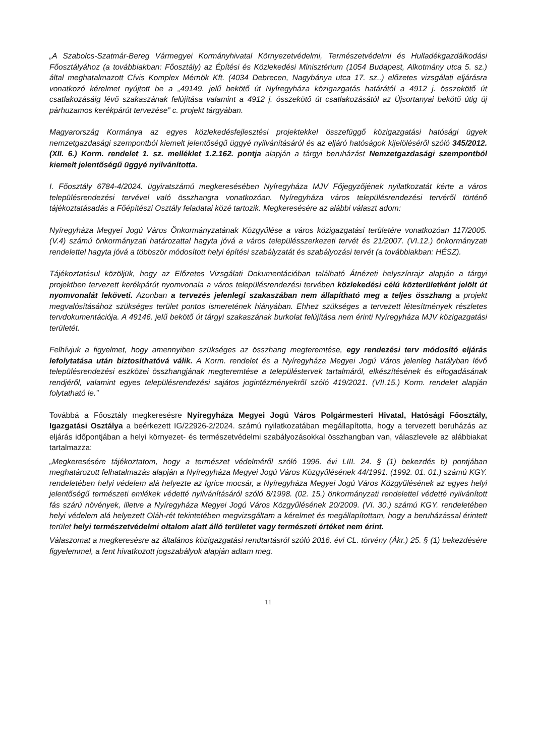„A Szabolcs-Szatmár-Bereg Vármegyei Kormányhivatal Környezetvédelmi, Természetvédelmi és Hulladékgazdálkodási Főosztályához (a továbbiakban: Főosztály) az Építési és Közlekedési Minisztérium (1054 Budapest, Alkotmány utca 5. sz.) által meghatalmazott Cívis Komplex Mérnök Kft. (4034 Debrecen, Nagybánya utca 17. sz..) előzetes vizsgálati eljárásra vonatkozó kérelmet nyújtott be a „49149. jelű bekötő út Nyíregyháza közigazgatás határától a 4912 j. összekötő út csatlakozásáig lévő szakaszának felújítása valamint a 4912 j. összekötő út csatlakozásától az Újsortanyai bekötő útig új párhuzamos kerékpárút tervezése” c. projekt tárgyában.
Magyarország Kormánya az egyes közlekedésfejlesztési projektekkel összefüggő közigazgatási hatósági ügyek nemzetgazdasági szempontból kiemelt jelentőségű üggyé nyilvánításáról és az eljáró hatóságok kijelöléséről szóló 345/2012. (XII. 6.) Korm. rendelet 1. sz. melléklet 1.2.162. pontja alapján a tárgyi beruházást Nemzetgazdasági szempontból kiemelt jelentőségű üggyé nyilvánította.
I. Főosztály 6784-4/2024. ügyiratszámú megkeresésében Nyíregyháza MJV Főjegyzőjének nyilatkozatát kérte a város településrendezési tervével való összhangra vonatkozóan. Nyíregyháza város településrendezési tervéről történő tájékoztatásadás a Főépítészi Osztály feladatai közé tartozik. Megkeresésére az alábbi választ adom:
Nyíregyháza Megyei Jogú Város Önkormányzatának Közgyűlése a város közigazgatási területére vonatkozóan 117/2005. (V.4) számú önkormányzati határozattal hagyta jóvá a város településszerkezeti tervét és 21/2007. (VI.12.) önkormányzati rendelettel hagyta jóvá a többször módosított helyi építési szabályzatát és szabályozási tervét (a továbbiakban: HÉSZ).
Tájékoztatásul közöljük, hogy az Előzetes Vizsgálati Dokumentációban található Átnézeti helyszínrajz alapján a tárgyi projektben tervezett kerékpárút nyomvonala a város településrendezési tervében közlekedési célú közterületként jelölt út nyomvonalát leköveti. Azonban a tervezés jelenlegi szakaszában nem állapítható meg a teljes összhang a projekt megvalósításához szükséges terület pontos ismeretének hiányában. Ehhez szükséges a tervezett létesítmények részletes tervdokumentációja. A 49146. jelű bekötő út tárgyi szakaszának burkolat felújítása nem érinti Nyíregyháza MJV közigazgatási területét.
Felhívjuk a figyelmet, hogy amennyiben szükséges az összhang megteremtése, egy rendezési terv módosító eljárás lefolytatása után biztosíthatóvá válik. A Korm. rendelet és a Nyíregyháza Megyei Jogú Város jelenleg hatályban lévő településrendezési eszközei összhangjának megteremtése a településtervek tartalmáról, elkészítésének és elfogadásának rendjéről, valamint egyes településrendezési sajátos jogintézményekről szóló 419/2021. (VII.15.) Korm. rendelet alapján folytatható le.”
Továbbá a Főosztály megkeresésre Nyíregyháza Megyei Jogú Város Polgármesteri Hivatal, Hatósági Főosztály, Igazgatási Osztálya a beérkezett IG/22926-2/2024. számú nyilatkozatában megállapította, hogy a tervezett beruházás az eljárás időpontjában a helyi környezet- és természetvédelmi szabályozásokkal összhangban van, válaszlevele az alábbiakat tartalmazza:
„Megkeresésére tájékoztatom, hogy a természet védelméről szóló 1996. évi LIII. 24. § (1) bekezdés b) pontjában meghatározott felhatalmazás alapján a Nyíregyháza Megyei Jogú Város Közgyűlésének 44/1991. (1992. 01. 01.) számú KGY. rendeletében helyi védelem alá helyezte az Igrice mocsár, a Nyíregyháza Megyei Jogú Város Közgyűlésének az egyes helyi jelentőségű természeti emlékek védetté nyilvánításáról szóló 8/1998. (02. 15.) önkormányzati rendelettel védetté nyilvánított fás szárú növények, illetve a Nyíregyháza Megyei Jogú Város Közgyűlésének 20/2009. (VI. 30.) számú KGY. rendeletében helyi védelem alá helyezett Oláh-rét tekintetében megvizsgáltam a kérelmet és megállapítottam, hogy a beruházással érintett terület helyi természetvédelmi oltalom alatt álló területet vagy természeti értéket nem érint.
Válaszomat a megkeresésre az általános közigazgatási rendtartásról szóló 2016. évi CL. törvény (Ákr.) 25. § (1) bekezdésére figyelemmel, a fent hivatkozott jogszabályok alapján adtam meg.
11